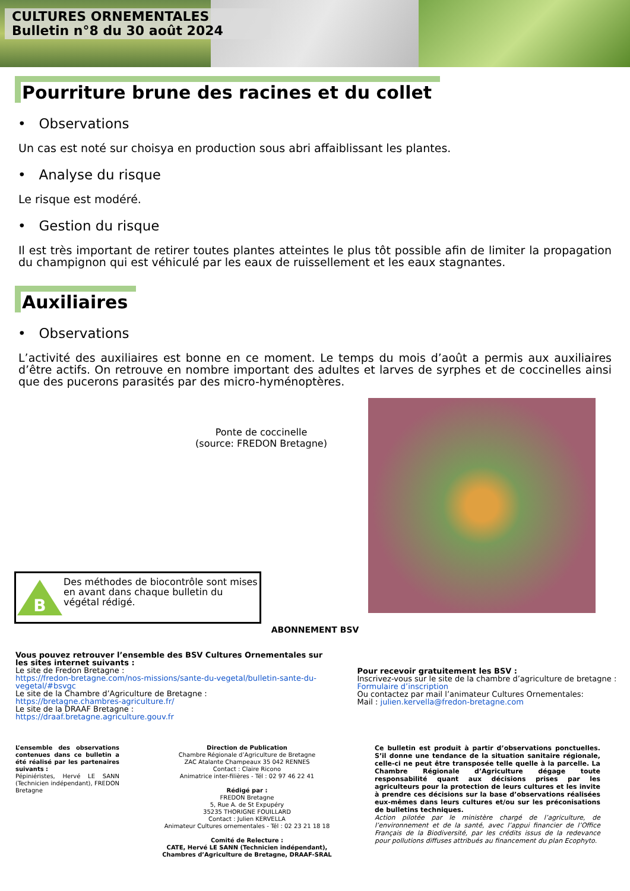CULTURES ORNEMENTALES
Bulletin n°8 du 30 août 2024
Pourriture brune des racines et du collet
• Observations
Un cas est noté sur choisya en production sous abri affaiblissant les plantes.
• Analyse du risque
Le risque est modéré.
• Gestion du risque
Il est très important de retirer toutes plantes atteintes le plus tôt possible afin de limiter la propagation du champignon qui est véhiculé par les eaux de ruissellement et les eaux stagnantes.
Auxiliaires
• Observations
L’activité des auxiliaires est bonne en ce moment. Le temps du mois d’août a permis aux auxiliaires d’être actifs. On retrouve en nombre important des adultes et larves de syrphes et de coccinelles ainsi que des pucerons parasités par des micro-hyménoptères.
Ponte de coccinelle
(source: FREDON Bretagne)
B
Des méthodes de biocontrôle sont mises en avant dans chaque bulletin du végétal rédigé.
ABONNEMENT BSV
Vous pouvez retrouver l’ensemble des BSV Cultures Ornementales sur les sites internet suivants :
Le site de Fredon Bretagne :
https://fredon-bretagne.com/nos-missions/sante-du-vegetal/bulletin-sante-du-vegetal/#bsvgc
Le site de la Chambre d’Agriculture de Bretagne :
https://bretagne.chambres-agriculture.fr/
Le site de la DRAAF Bretagne :
https://draaf.bretagne.agriculture.gouv.fr
Pour recevoir gratuitement les BSV :
Inscrivez-vous sur le site de la chambre d’agriculture de bretagne :
Formulaire d’inscription
Ou contactez par mail l’animateur Cultures Ornementales:
Mail : julien.kervella@fredon-bretagne.com
L’ensemble des observations contenues dans ce bulletin a été réalisé par les partenaires suivants :
Pépiniéristes, Hervé LE SANN (Technicien indépendant), FREDON Bretagne
Direction de Publication
Chambre Régionale d’Agriculture de Bretagne
ZAC Atalante Champeaux 35 042 RENNES
Contact : Claire Ricono
Animatrice inter-filières - Tél : 02 97 46 22 41
Rédigé par :
FREDON Bretagne
5, Rue A. de St Expupéry
35235 THORIGNE FOUILLARD
Contact : Julien KERVELLA
Animateur Cultures ornementales - Tél : 02 23 21 18 18
Comité de Relecture :
CATE, Hervé LE SANN (Technicien indépendant), Chambres d’Agriculture de Bretagne, DRAAF-SRAL
Ce bulletin est produit à partir d’observations ponctuelles. S’il donne une tendance de la situation sanitaire régionale, celle-ci ne peut être transposée telle quelle à la parcelle. La Chambre Régionale d’Agriculture dégage toute responsabilité quant aux décisions prises par les agriculteurs pour la protection de leurs cultures et les invite à prendre ces décisions sur la base d’observations réalisées eux-mêmes dans leurs cultures et/ou sur les préconisations de bulletins techniques.
Action pilotée par le ministère chargé de l’agriculture, de l’environnement et de la santé, avec l’appui financier de l’Office Français de la Biodiversité, par les crédits issus de la redevance pour pollutions diffuses attribués au financement du plan Ecophyto.